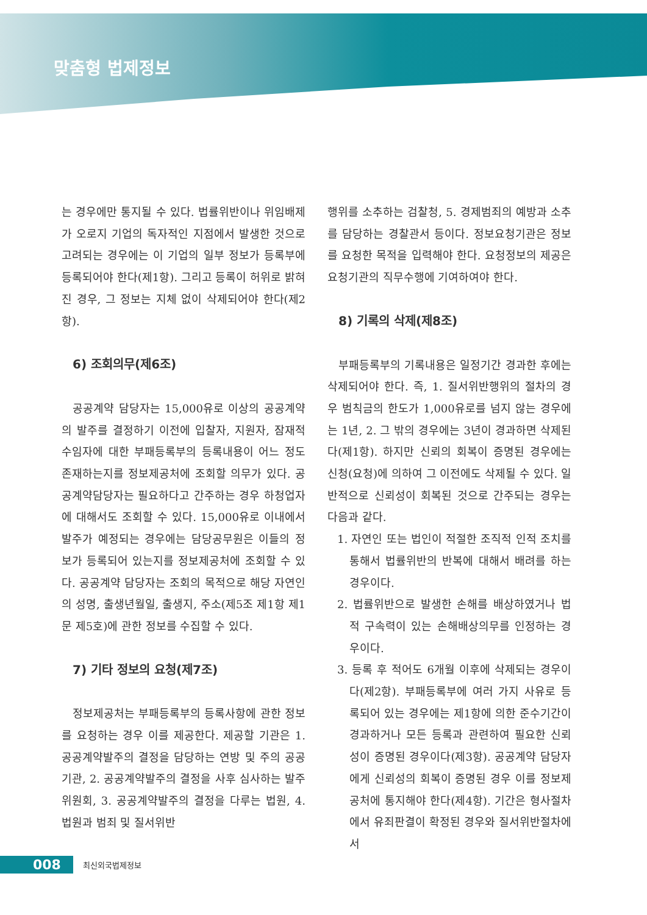맞춤형 법제정보
는 경우에만 통지될 수 있다. 법률위반이나 위임배제가 오로지 기업의 독자적인 지점에서 발생한 것으로 고려되는 경우에는 이 기업의 일부 정보가 등록부에 등록되어야 한다(제1항). 그리고 등록이 허위로 밝혀진 경우, 그 정보는 지체 없이 삭제되어야 한다(제2항).
6) 조회의무(제6조)
공공계약 담당자는 15,000유로 이상의 공공계약의 발주를 결정하기 이전에 입찰자, 지원자, 잠재적 수임자에 대한 부패등록부의 등록내용이 어느 정도 존재하는지를 정보제공처에 조회할 의무가 있다. 공공계약담당자는 필요하다고 간주하는 경우 하청업자에 대해서도 조회할 수 있다. 15,000유로 이내에서 발주가 예정되는 경우에는 담당공무원은 이들의 정보가 등록되어 있는지를 정보제공처에 조회할 수 있다. 공공계약 담당자는 조회의 목적으로 해당 자연인의 성명, 출생년월일, 출생지, 주소(제5조 제1항 제1문 제5호)에 관한 정보를 수집할 수 있다.
7) 기타 정보의 요청(제7조)
정보제공처는 부패등록부의 등록사항에 관한 정보를 요청하는 경우 이를 제공한다. 제공할 기관은 1. 공공계약발주의 결정을 담당하는 연방 및 주의 공공기관, 2. 공공계약발주의 결정을 사후 심사하는 발주위원회, 3. 공공계약발주의 결정을 다루는 법원, 4. 법원과 범죄 및 질서위반
행위를 소추하는 검찰청, 5. 경제범죄의 예방과 소추를 담당하는 경찰관서 등이다. 정보요청기관은 정보를 요청한 목적을 입력해야 한다. 요청정보의 제공은 요청기관의 직무수행에 기여하여야 한다.
8) 기록의 삭제(제8조)
부패등록부의 기록내용은 일정기간 경과한 후에는 삭제되어야 한다. 즉, 1. 질서위반행위의 절차의 경우 범칙금의 한도가 1,000유로를 넘지 않는 경우에는 1년, 2. 그 밖의 경우에는 3년이 경과하면 삭제된다(제1항). 하지만 신뢰의 회복이 증명된 경우에는 신청(요청)에 의하여 그 이전에도 삭제될 수 있다. 일반적으로 신뢰성이 회복된 것으로 간주되는 경우는 다음과 같다.
1. 자연인 또는 법인이 적절한 조직적 인적 조치를 통해서 법률위반의 반복에 대해서 배려를 하는 경우이다.
2. 법률위반으로 발생한 손해를 배상하였거나 법적 구속력이 있는 손해배상의무를 인정하는 경우이다.
3. 등록 후 적어도 6개월 이후에 삭제되는 경우이다(제2항). 부패등록부에 여러 가지 사유로 등록되어 있는 경우에는 제1항에 의한 준수기간이 경과하거나 모든 등록과 관련하여 필요한 신뢰성이 증명된 경우이다(제3항). 공공계약 담당자에게 신뢰성의 회복이 증명된 경우 이를 정보제공처에 통지해야 한다(제4항). 기간은 형사절차에서 유죄판결이 확정된 경우와 질서위반절차에서
008 최신외국법제정보